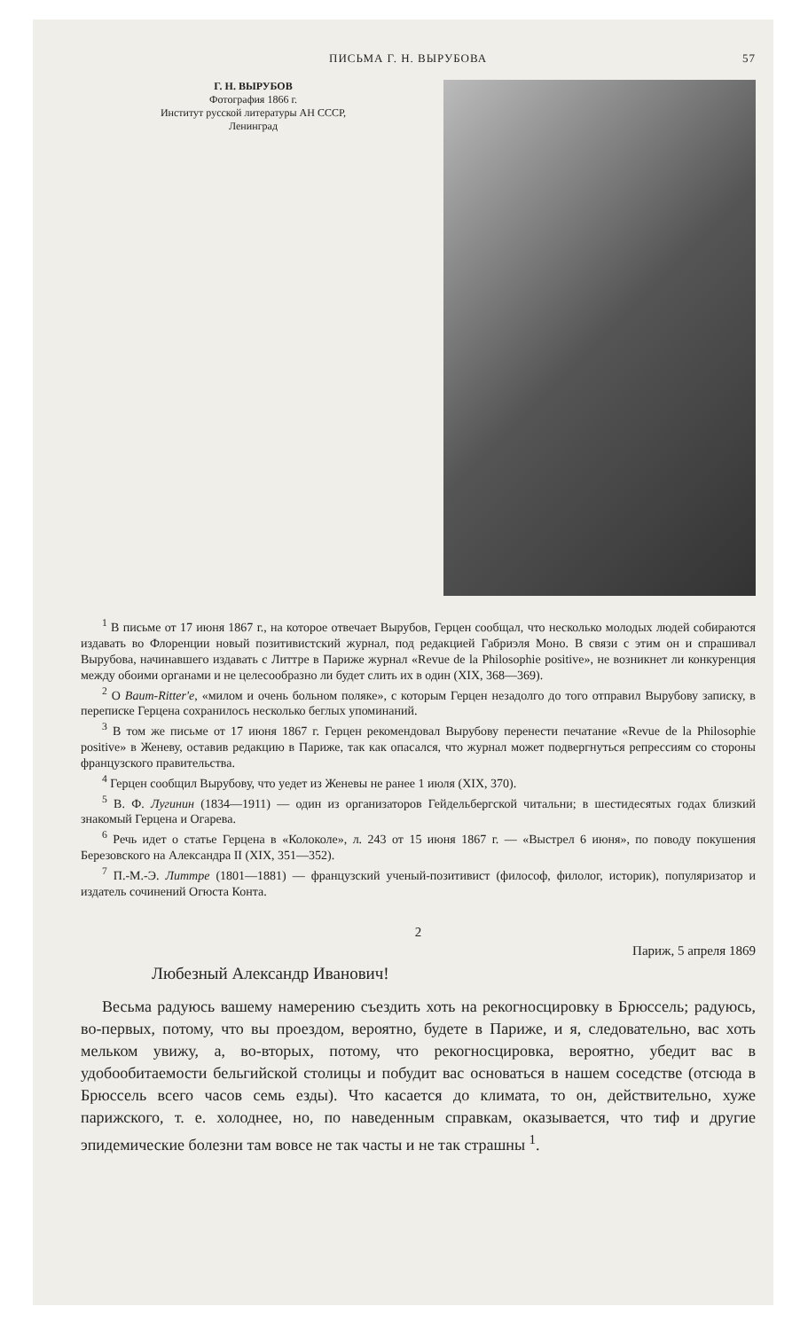ПИСЬМА Г. Н. ВЫРУБОВА 57
Г. Н. ВЫРУБОВ
Фотография 1866 г.
Институт русской литературы АН СССР,
Ленинград
<sup>1</sup> В письме от 17 июня 1867 г., на которое отвечает Вырубов, Герцен сообщал, что несколько молодых людей собираются издавать во Флоренции новый позитивистский журнал, под редакцией Габриэля Моно. В связи с этим он и спрашивал Вырубова, начинавшего издавать с Литтре в Париже журнал «Revue de la Philosophie positive», не возникнет ли конкуренция между обоими органами и не целесообразно ли будет слить их в один (XIX, 368—369).
<sup>2</sup> О Baum-Ritter'е, «милом и очень больном поляке», с которым Герцен незадолго до того отправил Вырубову записку, в переписке Герцена сохранилось несколько беглых упоминаний.
<sup>3</sup> В том же письме от 17 июня 1867 г. Герцен рекомендовал Вырубову перенести печатание «Revue de la Philosophie positive» в Женеву, оставив редакцию в Париже, так как опасался, что журнал может подвергнуться репрессиям со стороны французского правительства.
<sup>4</sup> Герцен сообщил Вырубову, что уедет из Женевы не ранее 1 июля (XIX, 370).
<sup>5</sup> В. Ф. Лугинин (1834—1911) — один из организаторов Гейдельбергской читальни; в шестидесятых годах близкий знакомый Герцена и Огарева.
<sup>6</sup> Речь идет о статье Герцена в «Колоколе», л. 243 от 15 июня 1867 г. — «Выстрел 6 июня», по поводу покушения Березовского на Александра II (XIX, 351—352).
<sup>7</sup> П.-М.-Э. Литтре (1801—1881) — французский ученый-позитивист (философ, филолог, историк), популяризатор и издатель сочинений Огюста Конта.
2
Париж, 5 апреля 1869
Любезный Александр Иванович!
Весьма радуюсь вашему намерению съездить хоть на рекогносцировку в Брюссель; радуюсь, во-первых, потому, что вы проездом, вероятно, будете в Париже, и я, следовательно, вас хоть мельком увижу, а, во-вторых, потому, что рекогносцировка, вероятно, убедит вас в удобообитаемости бельгийской столицы и побудит вас основаться в нашем соседстве (отсюда в Брюссель всего часов семь езды). Что касается до климата, то он, действительно, хуже парижского, т. е. холоднее, но, по наведенным справкам, оказывается, что тиф и другие эпидемические болезни там вовсе не так часты и не так страшны <sup>1</sup>.